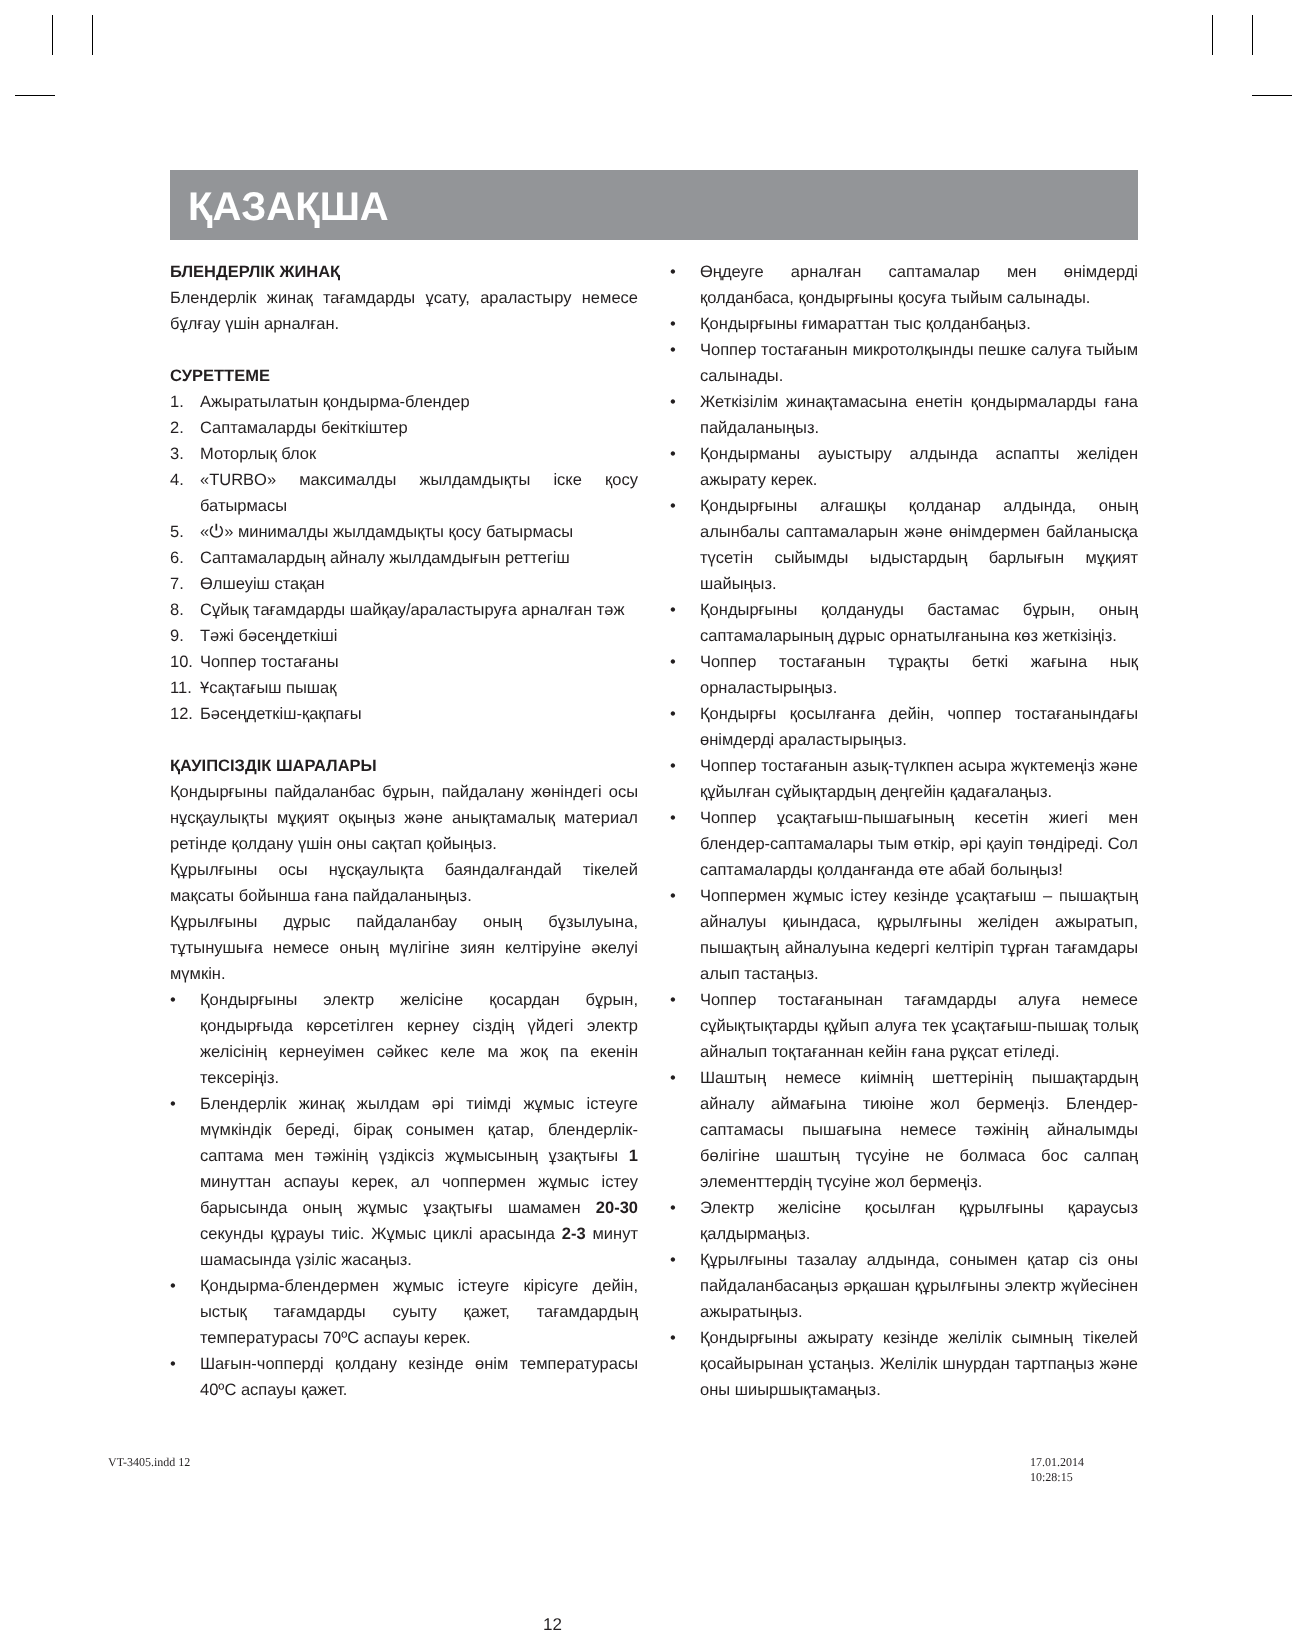ҚАЗАҚША
БЛЕНДЕРЛІК ЖИНАҚ
Блендерлік жинақ тағамдарды ұсату, араластыру немесе бұлғау үшін арналған.
СУРЕТТЕМЕ
1. Ажыратылатын қондырма-блендер
2. Саптамаларды бекіткіштер
3. Моторлық блок
4. «TURBO» максималды жылдамдықты іске қосу батырмасы
5. «⏻» минималды жылдамдықты қосу батырмасы
6. Саптамалардың айналу жылдамдығын реттегіш
7. Өлшеуіш стақан
8. Сұйық тағамдарды шайқау/араластыруға арналған тәж
9. Тәжі бәсеңдеткіші
10. Чоппер тостағаны
11. Ұсақтағыш пышақ
12. Бәсеңдеткіш-қақпағы
ҚАУІПСІЗДІК ШАРАЛАРЫ
Қондырғыны пайдаланбас бұрын, пайдалану жөніндегі осы нұсқаулықты мұқият оқыңыз және анықтамалық материал ретінде қолдану үшін оны сақтап қойыңыз.
Құрылғыны осы нұсқаулықта баяндалғандай тікелей мақсаты бойынша ғана пайдаланыңыз.
Құрылғыны дұрыс пайдаланбау оның бұзылуына, тұтынушыға немесе оның мүлігіне зиян келтіруіне әкелуі мүмкін.
• Қондырғыны электр желісіне қосардан бұрын, қондырғыда көрсетілген кернеу сіздің үйдегі электр желісінің кернеуімен сәйкес келе ма жоқ па екенін тексеріңіз.
• Блендерлік жинақ жылдам әрі тиімді жұмыс істеуге мүмкіндік береді, бірақ сонымен қатар, блендерлік-саптама мен тәжінің үздіксіз жұмысының ұзақтығы 1 минуттан аспауы керек, ал чоппермен жұмыс істеу барысында оның жұмыс ұзақтығы шамамен 20-30 секунды құрауы тиіс. Жұмыс циклі арасында 2-3 минут шамасында үзіліс жасаңыз.
• Қондырма-блендермен жұмыс істеуге кірісуге дейін, ыстық тағамдарды суыту қажет, тағамдардың температурасы 70ºC аспауы керек.
• Шағын-чопперді қолдану кезінде өнім температурасы 40ºC аспауы қажет.
• Өңдеуге арналған саптамалар мен өнімдерді қолданбаса, қондырғыны қосуға тыйым салынады.
• Қондырғыны ғимараттан тыс қолданбаңыз.
• Чоппер тостағанын микротолқынды пешке салуға тыйым салынады.
• Жеткізілім жинақтамасына енетін қондырмаларды ғана пайдаланыңыз.
• Қондырманы ауыстыру алдында аспапты желіден ажырату керек.
• Қондырғыны алғашқы қолданар алдында, оның алынбалы саптамаларын және өнімдермен байланысқа түсетін сыйымды ыдыстардың барлығын мұқият шайыңыз.
• Қондырғыны қолдануды бастамас бұрын, оның саптамаларының дұрыс орнатылғанына көз жеткізіңіз.
• Чоппер тостағанын тұрақты беткі жағына нық орналастырыңыз.
• Қондырғы қосылғанға дейін, чоппер тостағанындағы өнімдерді араластырыңыз.
• Чоппер тостағанын азық-түлкпен асыра жүктемеңіз және құйылған сұйықтардың деңгейін қадағалаңыз.
• Чоппер ұсақтағыш-пышағының кесетін жиегі мен блендер-саптамалары тым өткір, әрі қауіп төндіреді. Сол саптамаларды қолданғанда өте абай болыңыз!
• Чоппермен жұмыс істеу кезінде ұсақтағыш – пышақтың айналуы қиындаса, құрылғыны желіден ажыратып, пышақтың айналуына кедергі келтіріп тұрған тағамдары алып тастаңыз.
• Чоппер тостағанынан тағамдарды алуға немесе сұйықтықтарды құйып алуға тек ұсақтағыш-пышақ толық айналып тоқтағаннан кейін ғана рұқсат етіледі.
• Шаштың немесе киімнің шеттерінің пышақтардың айналу аймағына тиюіне жол бермеңіз. Блендер-саптамасы пышағына немесе тәжінің айналымды бөлігіне шаштың түсуіне не болмаса бос салпаң элементтердің түсуіне жол бермеңіз.
• Электр желісіне қосылған құрылғыны қараусыз қалдырмаңыз.
• Құрылғыны тазалау алдында, сонымен қатар сіз оны пайдаланбасаңыз әрқашан құрылғыны электр жүйесінен ажыратыңыз.
• Қондырғыны ажырату кезінде желілік сымның тікелей қосайырынан ұстаңыз. Желілік шнурдан тартпаңыз және оны шиыршықтамаңыз.
12
VT-3405.indd 12 17.01.2014 10:28:15